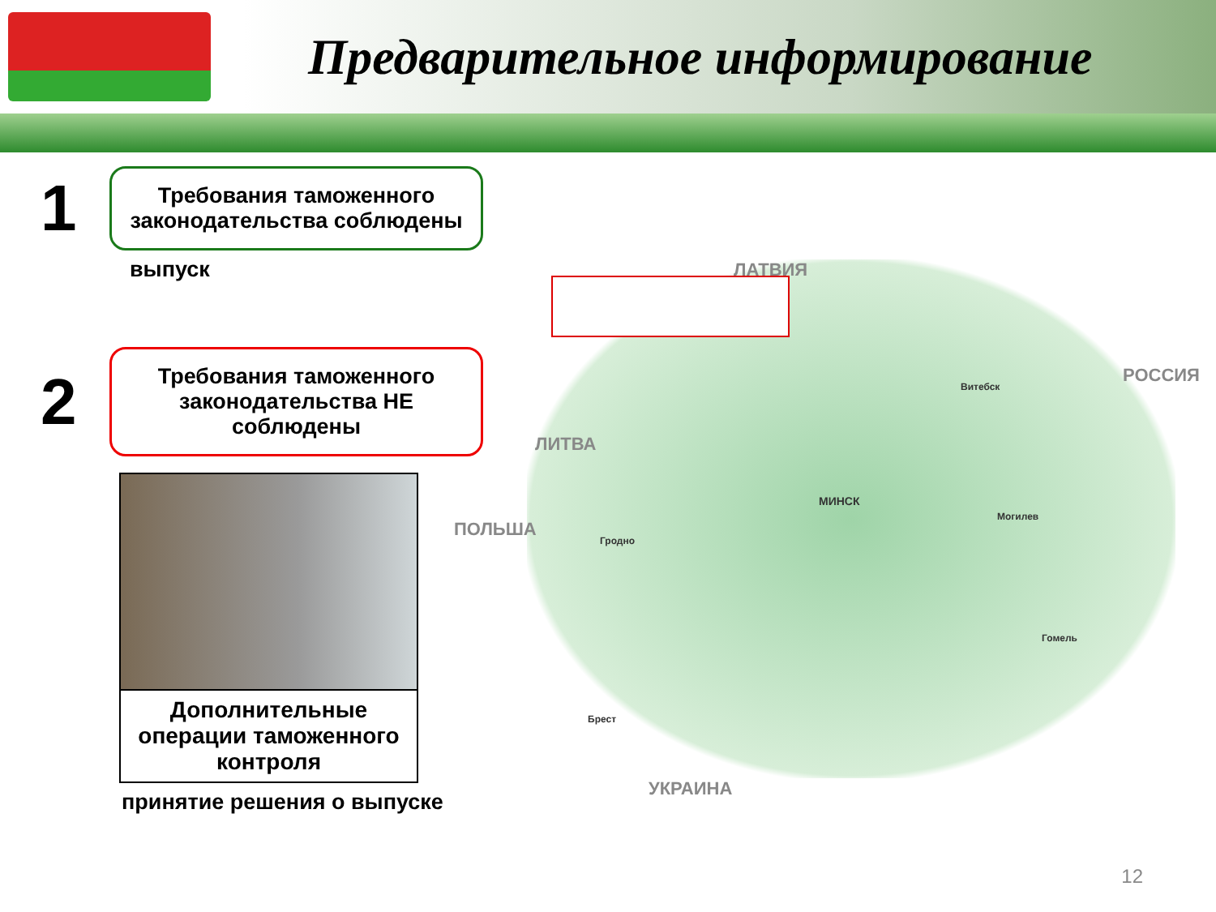Предварительное информирование
1
Требования таможенного законодательства соблюдены
выпуск
2
Требования таможенного законодательства НЕ соблюдены
Дополнительные операции таможенного контроля
принятие решения о выпуске
ЛАТВИЯ
РОССИЯ
ЛИТВА
ПОЛЬША
УКРАИНА
МИНСК
Гродно
Витебск
Могилев
Гомель
Брест
12